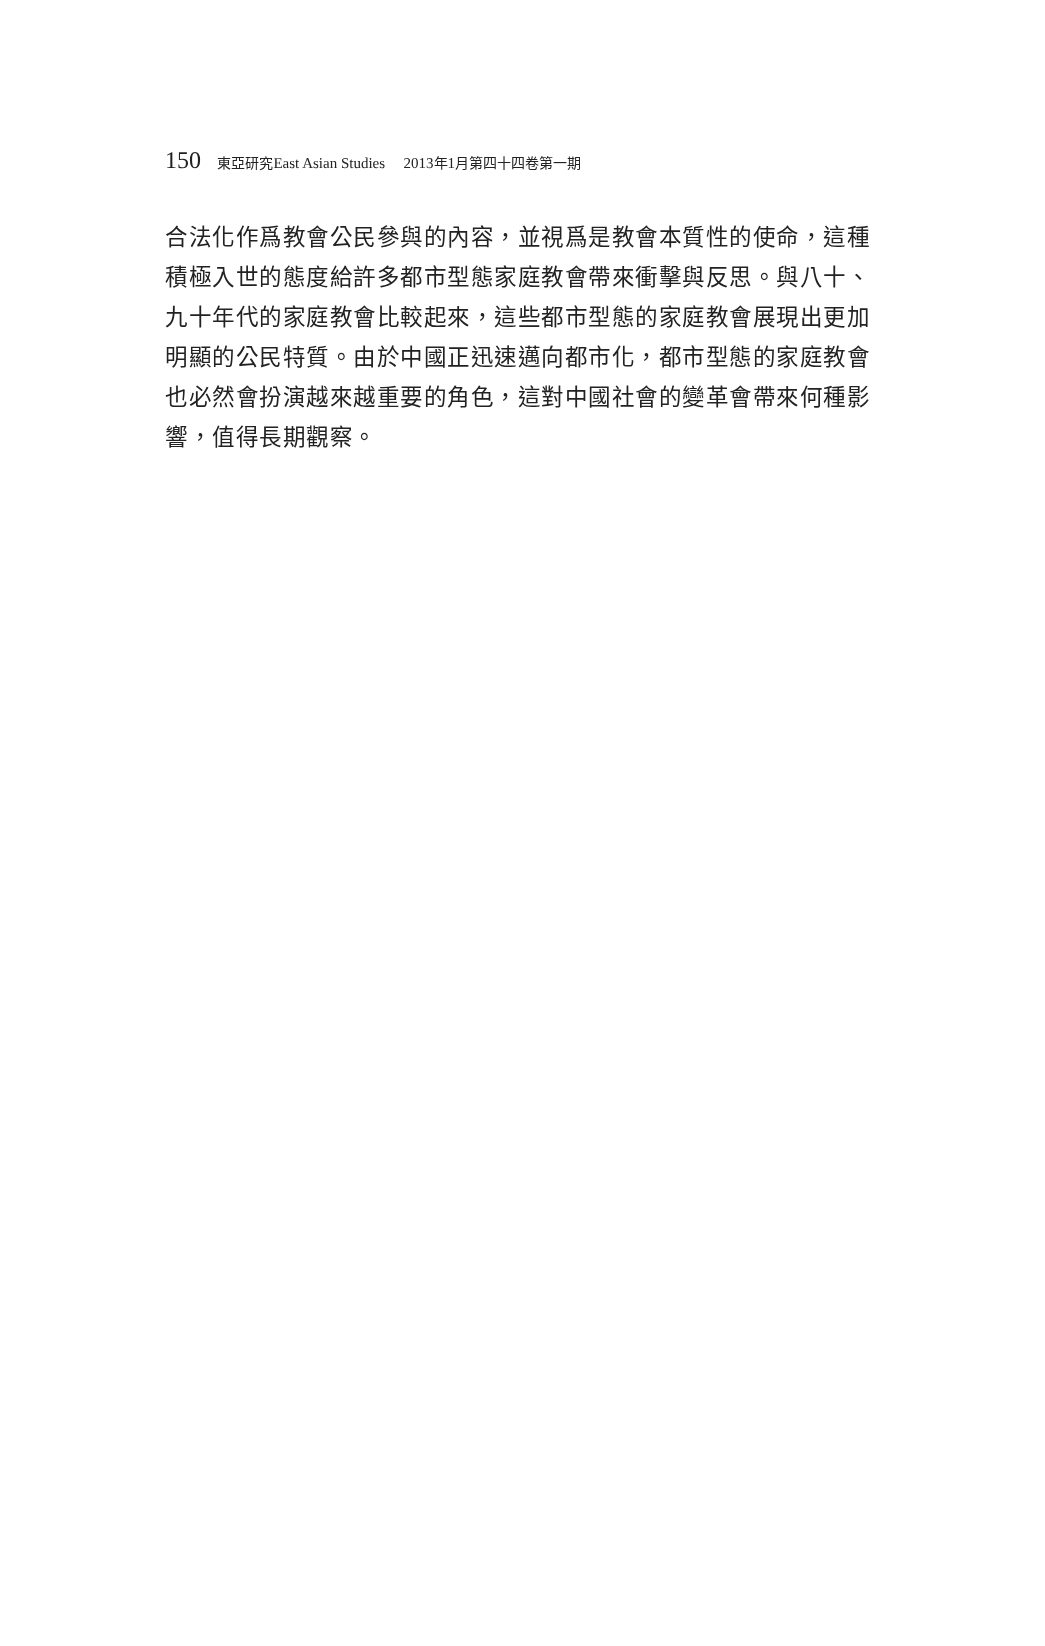150 東亞研究East Asian Studies　 2013年1月第四十四卷第一期
合法化作爲教會公民參與的內容，並視爲是教會本質性的使命，這種積極入世的態度給許多都市型態家庭教會帶來衝擊與反思。與八十、九十年代的家庭教會比較起來，這些都市型態的家庭教會展現出更加明顯的公民特質。由於中國正迅速邁向都市化，都市型態的家庭教會也必然會扮演越來越重要的角色，這對中國社會的變革會帶來何種影響，值得長期觀察。